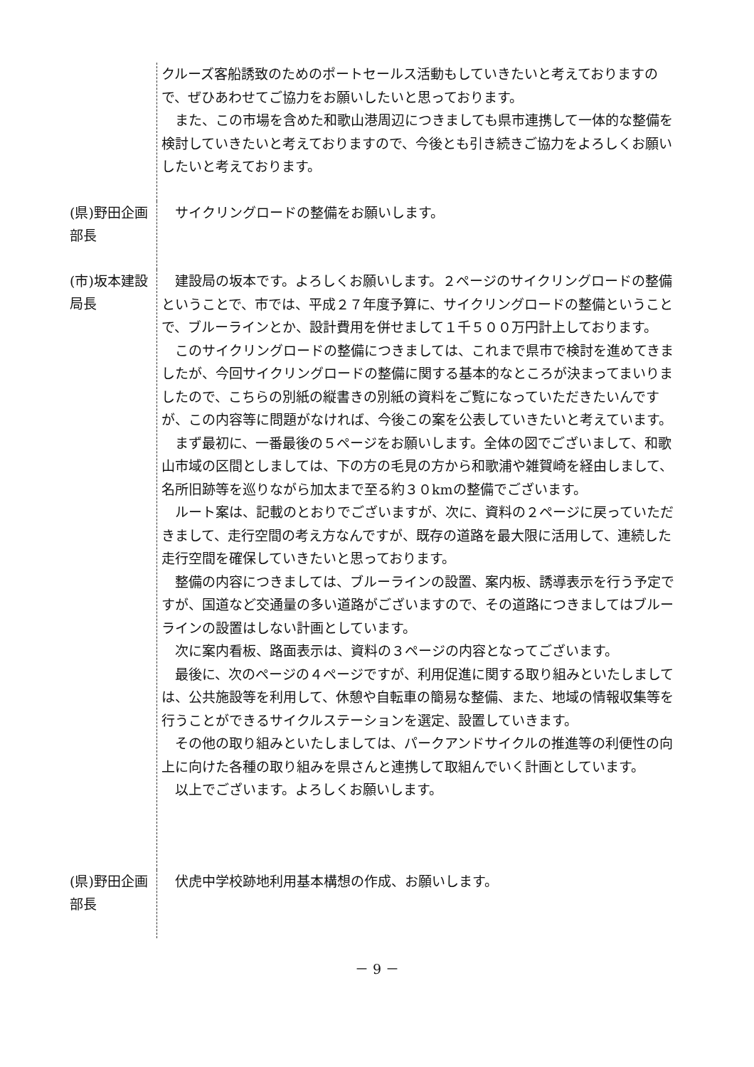クルーズ客船誘致のためのポートセールス活動もしていきたいと考えておりますので、ぜひあわせてご協力をお願いしたいと思っております。
　また、この市場を含めた和歌山港周辺につきましても県市連携して一体的な整備を検討していきたいと考えておりますので、今後とも引き続きご協力をよろしくお願いしたいと考えております。
(県)野田企画部長
　サイクリングロードの整備をお願いします。
(市)坂本建設局長
　建設局の坂本です。よろしくお願いします。２ページのサイクリングロードの整備ということで、市では、平成２７年度予算に、サイクリングロードの整備ということで、ブルーラインとか、設計費用を併せまして１千５００万円計上しております。
　このサイクリングロードの整備につきましては、これまで県市で検討を進めてきましたが、今回サイクリングロードの整備に関する基本的なところが決まってまいりましたので、こちらの別紙の縦書きの別紙の資料をご覧になっていただきたいんですが、この内容等に問題がなければ、今後この案を公表していきたいと考えています。
　まず最初に、一番最後の５ページをお願いします。全体の図でございまして、和歌山市域の区間としましては、下の方の毛見の方から和歌浦や雑賀崎を経由しまして、名所旧跡等を巡りながら加太まで至る約３０kmの整備でございます。
　ルート案は、記載のとおりでございますが、次に、資料の２ページに戻っていただきまして、走行空間の考え方なんですが、既存の道路を最大限に活用して、連続した走行空間を確保していきたいと思っております。
　整備の内容につきましては、ブルーラインの設置、案内板、誘導表示を行う予定ですが、国道など交通量の多い道路がございますので、その道路につきましてはブルーラインの設置はしない計画としています。
　次に案内看板、路面表示は、資料の３ページの内容となってございます。
　最後に、次のページの４ページですが、利用促進に関する取り組みといたしましては、公共施設等を利用して、休憩や自転車の簡易な整備、また、地域の情報収集等を行うことができるサイクルステーションを選定、設置していきます。
　その他の取り組みといたしましては、パークアンドサイクルの推進等の利便性の向上に向けた各種の取り組みを県さんと連携して取組んでいく計画としています。
　以上でございます。よろしくお願いします。
(県)野田企画部長
　伏虎中学校跡地利用基本構想の作成、お願いします。
－ 9 －